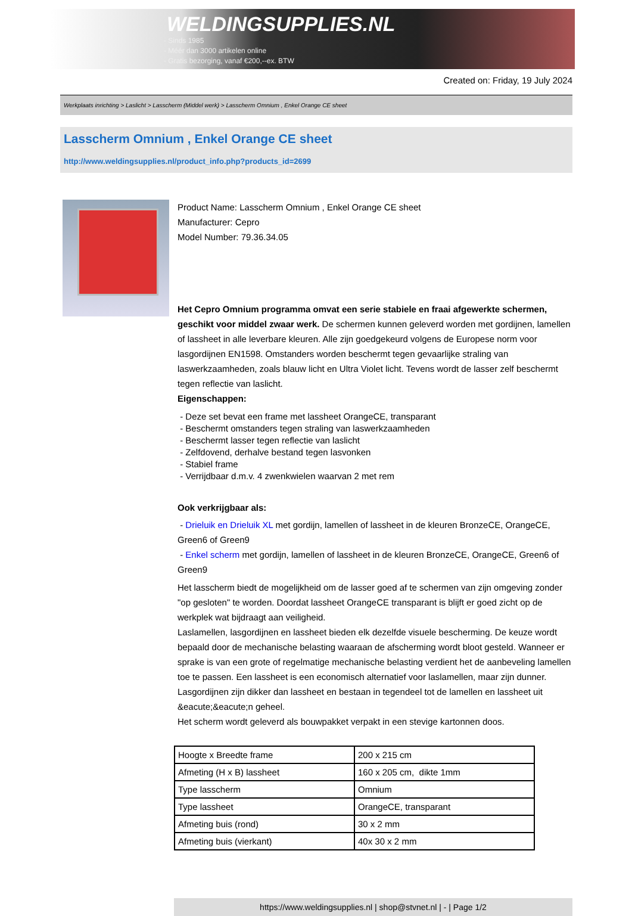WELDINGSUPPLIES.NL
- Sinds 1985
- Méér dan 3000 artikelen online
- Gratis bezorging, vanaf €200,--ex. BTW
Created on: Friday, 19 July 2024
Werkplaats inrichting > Laslicht > Lasscherm (Middel werk) > Lasscherm Omnium , Enkel Orange CE sheet
Lasscherm Omnium , Enkel Orange CE sheet
http://www.weldingsupplies.nl/product_info.php?products_id=2699
Product Name: Lasscherm Omnium , Enkel Orange CE sheet
Manufacturer: Cepro
Model Number: 79.36.34.05
Het Cepro Omnium programma omvat een serie stabiele en fraai afgewerkte schermen, geschikt voor middel zwaar werk. De schermen kunnen geleverd worden met gordijnen, lamellen of lassheet in alle leverbare kleuren. Alle zijn goedgekeurd volgens de Europese norm voor lasgordijnen EN1598. Omstanders worden beschermt tegen gevaarlijke straling van laswerkzaamheden, zoals blauw licht en Ultra Violet licht. Tevens wordt de lasser zelf beschermt tegen reflectie van laslicht.
Eigenschappen:
- Deze set bevat een frame met lassheet OrangeCE, transparant
- Beschermt omstanders tegen straling van laswerkzaamheden
- Beschermt lasser tegen reflectie van laslicht
- Zelfdovend, derhalve bestand tegen lasvonken
- Stabiel frame
- Verrijdbaar d.m.v. 4 zwenkwielen waarvan 2 met rem
Ook verkrijgbaar als:
- Drieluik en Drieluik XL met gordijn, lamellen of lassheet in de kleuren BronzeCE, OrangeCE, Green6 of Green9
- Enkel scherm met gordijn, lamellen of lassheet in de kleuren BronzeCE, OrangeCE, Green6 of Green9
Het lasscherm biedt de mogelijkheid om de lasser goed af te schermen van zijn omgeving zonder "op gesloten" te worden. Doordat lassheet OrangeCE transparant is blijft er goed zicht op de werkplek wat bijdraagt aan veiligheid.
Laslamellen, lasgordijnen en lassheet bieden elk dezelfde visuele bescherming. De keuze wordt bepaald door de mechanische belasting waaraan de afscherming wordt bloot gesteld. Wanneer er sprake is van een grote of regelmatige mechanische belasting verdient het de aanbeveling lamellen toe te passen. Een lassheet is een economisch alternatief voor laslamellen, maar zijn dunner. Lasgordijnen zijn dikker dan lassheet en bestaan in tegendeel tot de lamellen en lassheet uit &eacute;&eacute;n geheel.
Het scherm wordt geleverd als bouwpakket verpakt in een stevige kartonnen doos.
| Hoogte x Breedte frame | 200 x 215 cm |
| Afmeting (H x B) lassheet | 160 x 205 cm, dikte 1mm |
| Type lasscherm | Omnium |
| Type lassheet | OrangeCE, transparant |
| Afmeting buis (rond) | 30 x 2 mm |
| Afmeting buis (vierkant) | 40x 30 x 2 mm |
https://www.weldingsupplies.nl | shop@stvnet.nl | - | Page 1/2